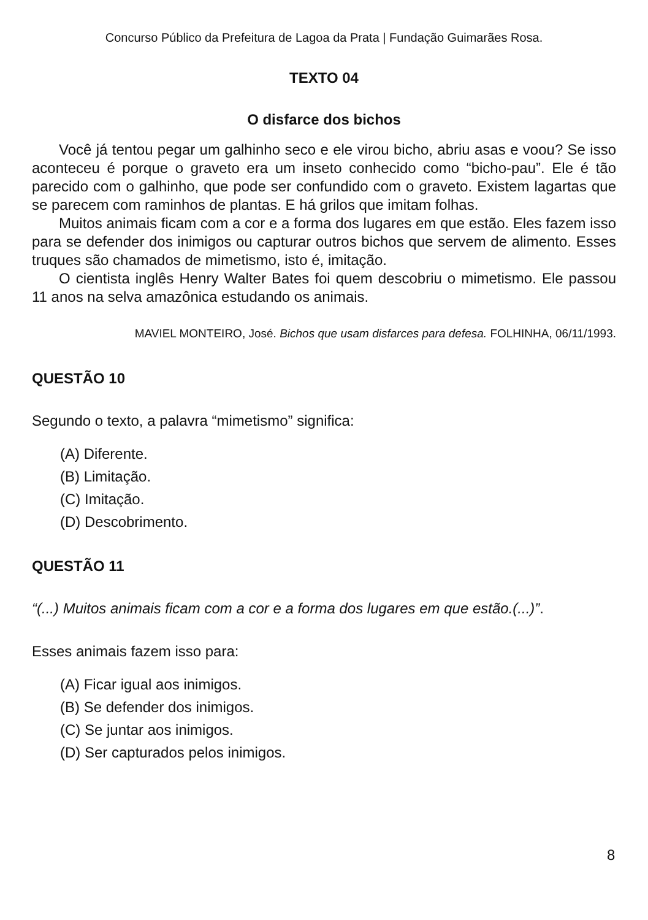Concurso Público da Prefeitura de Lagoa da Prata | Fundação Guimarães Rosa.
TEXTO 04
O disfarce dos bichos
Você já tentou pegar um galhinho seco e ele virou bicho, abriu asas e voou? Se isso aconteceu é porque o graveto era um inseto conhecido como “bicho-pau”. Ele é tão parecido com o galhinho, que pode ser confundido com o graveto. Existem lagartas que se parecem com raminhos de plantas. E há grilos que imitam folhas.
Muitos animais ficam com a cor e a forma dos lugares em que estão. Eles fazem isso para se defender dos inimigos ou capturar outros bichos que servem de alimento. Esses truques são chamados de mimetismo, isto é, imitação.
O cientista inglês Henry Walter Bates foi quem descobriu o mimetismo. Ele passou 11 anos na selva amazônica estudando os animais.
MAVIEL MONTEIRO, José. Bichos que usam disfarces para defesa. FOLHINHA, 06/11/1993.
QUESTÃO 10
Segundo o texto, a palavra “mimetismo” significa:
(A) Diferente.
(B) Limitação.
(C) Imitação.
(D) Descobrimento.
QUESTÃO 11
“(...) Muitos animais ficam com a cor e a forma dos lugares em que estão.(...)”.
Esses animais fazem isso para:
(A) Ficar igual aos inimigos.
(B) Se defender dos inimigos.
(C) Se juntar aos inimigos.
(D) Ser capturados pelos inimigos.
8